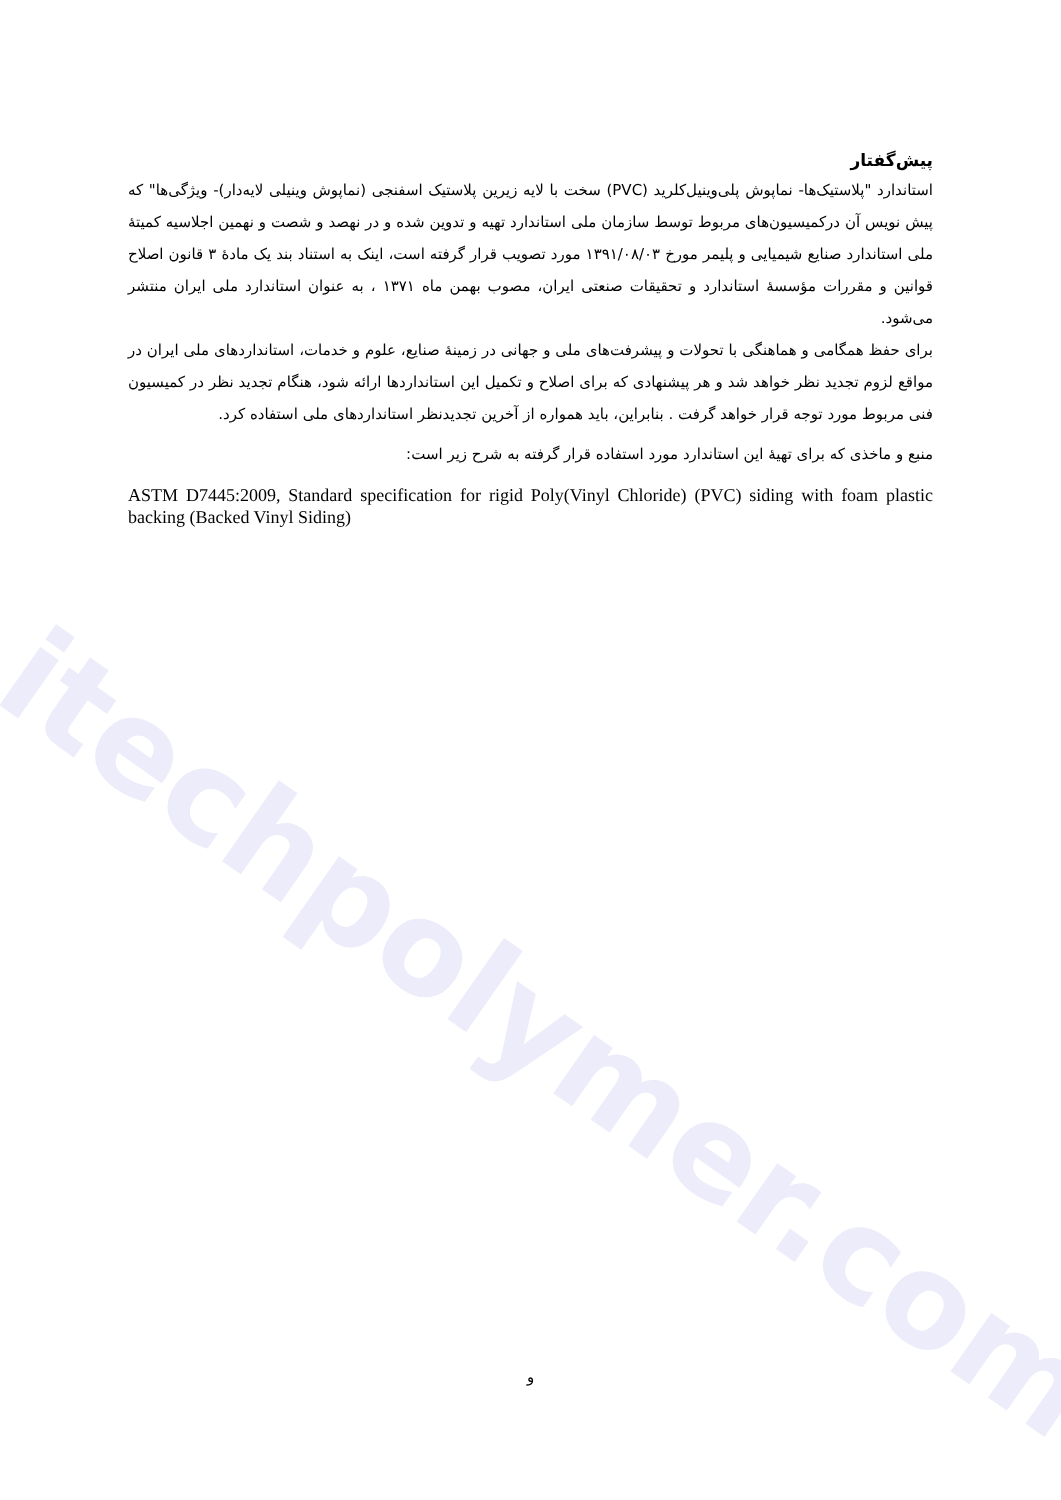itechpolymer.com
پیش‌گفتار
استاندارد "پلاستیک‌ها- نماپوش پلی‌وینیل‌کلرید (PVC) سخت با لایه زیرین پلاستیک اسفنجی (نماپوش وینیلی لایه‌دار)- ویژگی‌ها" که پیش نویس آن درکمیسیون‌های مربوط توسط سازمان ملی استاندارد تهیه و تدوین شده و در نهصد و شصت و نهمین اجلاسیه کمیتهٔ ملی استاندارد صنایع شیمیایی و پلیمر مورخ ۱۳۹۱/۰۸/۰۳ مورد تصویب قرار گرفته است، اینک به استناد بند یک مادهٔ ۳ قانون اصلاح قوانین و مقررات مؤسسهٔ استاندارد و تحقیقات صنعتی ایران، مصوب بهمن ماه ۱۳۷۱ ، به عنوان استاندارد ملی ایران منتشر می‌شود.
برای حفظ همگامی و هماهنگی با تحولات و پیشرفت‌های ملی و جهانی در زمینهٔ صنایع، علوم و خدمات، استانداردهای ملی ایران در مواقع لزوم تجدید نظر خواهد شد و هر پیشنهادی که برای اصلاح و تکمیل این استانداردها ارائه شود، هنگام تجدید نظر در کمیسیون فنی مربوط مورد توجه قرار خواهد گرفت . بنابراین، باید همواره از آخرین تجدیدنظر استانداردهای ملی استفاده کرد.
منبع و ماخذی که برای تهیهٔ این استاندارد مورد استفاده قرار گرفته به شرح زیر است:
ASTM D7445:2009, Standard specification for rigid Poly(Vinyl Chloride) (PVC) siding with foam plastic backing (Backed Vinyl Siding)
و